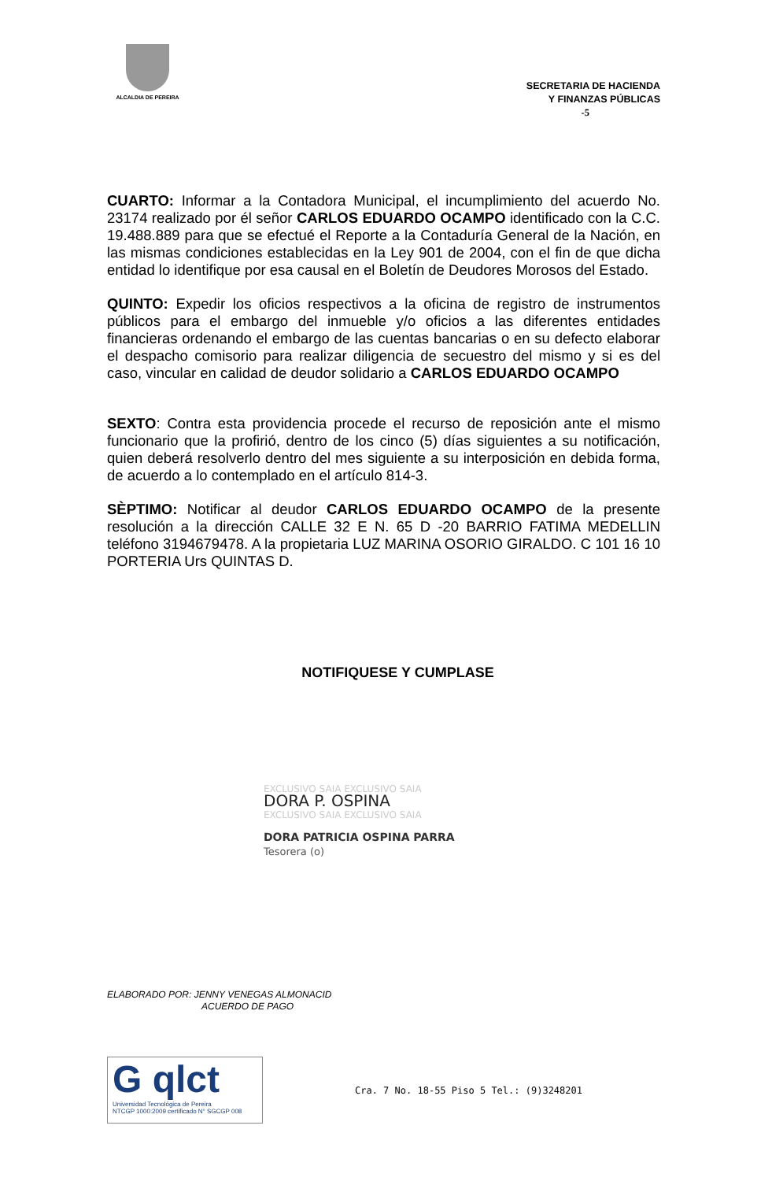ALCALDIA DE PEREIRA
SECRETARIA DE HACIENDA
Y FINANZAS PÚBLICAS
-5
CUARTO: Informar a la Contadora Municipal, el incumplimiento del acuerdo No. 23174 realizado por él señor CARLOS EDUARDO OCAMPO identificado con la C.C. 19.488.889 para que se efectué el Reporte a la Contaduría General de la Nación, en las mismas condiciones establecidas en la Ley 901 de 2004, con el fin de que dicha entidad lo identifique por esa causal en el Boletín de Deudores Morosos del Estado.
QUINTO: Expedir los oficios respectivos a la oficina de registro de instrumentos públicos para el embargo del inmueble y/o oficios a las diferentes entidades financieras ordenando el embargo de las cuentas bancarias o en su defecto elaborar el despacho comisorio para realizar diligencia de secuestro del mismo y si es del caso, vincular en calidad de deudor solidario a CARLOS EDUARDO OCAMPO
SEXTO: Contra esta providencia procede el recurso de reposición ante el mismo funcionario que la profirió, dentro de los cinco (5) días siguientes a su notificación, quien deberá resolverlo dentro del mes siguiente a su interposición en debida forma, de acuerdo a lo contemplado en el artículo 814-3.
SÈPTIMO: Notificar al deudor CARLOS EDUARDO OCAMPO de la presente resolución a la dirección CALLE 32 E N. 65 D -20 BARRIO FATIMA MEDELLIN teléfono 3194679478. A la propietaria LUZ MARINA OSORIO GIRALDO. C 101 16 10 PORTERIA Urs QUINTAS D.
NOTIFIQUESE Y CUMPLASE
EXCLUSIVO SAIA EXCLUSIVO SAIA
DORA P. OSPINA
EXCLUSIVO SAIA EXCLUSIVO SAIA
DORA PATRICIA OSPINA PARRA
Tesorera (o)
ELABORADO POR: JENNY VENEGAS ALMONACID
ACUERDO DE PAGO
G qlct
Universidad Tecnológica de Pereira
NTCGP 1000:2009 certificado N° SGCGP 008
Cra. 7 No. 18-55 Piso 5 Tel.: (9)3248201